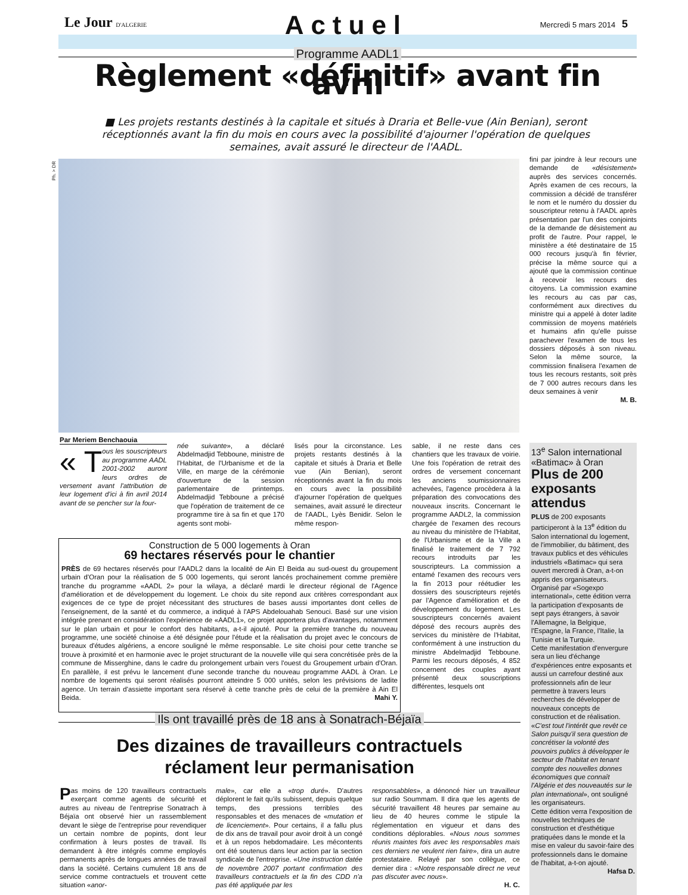Le Jour D'ALGERIE
Actuel
Mercredi 5 mars 2014 5
Programme AADL1
Règlement «définitif» avant fin avril
■ Les projets restants destinés à la capitale et situés à Draria et Belle-vue (Ain Benian), seront réceptionnés avant la fin du mois en cours avec la possibilité d'ajourner l'opération de quelques semaines, avait assuré le directeur de l'AADL.
Ph. > DR
fini par joindre à leur recours une demande de «désistement» auprès des services concernés. Après examen de ces recours, la commission a décidé de transférer le nom et le numéro du dossier du souscripteur retenu à l'AADL après présentation par l'un des conjoints de la demande de désistement au profit de l'autre. Pour rappel, le ministère a été destinataire de 15 000 recours jusqu'à fin février, précise la même source qui a ajouté que la commission continue à recevoir les recours des citoyens. La commission examine les recours au cas par cas, conformément aux directives du ministre qui a appelé à doter ladite commission de moyens matériels et humains afin qu'elle puisse parachever l'examen de tous les dossiers déposés à son niveau. Selon la même source, la commission finalisera l'examen de tous les recours restants, soit près de 7 000 autres recours dans les deux semaines à venir
M. B.
Par Meriem Benchaouia
« T ous les souscripteurs au programme AADL 2001-2002 auront leurs ordres de versement avant l'attribution de leur logement d'ici à fin avril 2014 avant de se pencher sur la four-
née suivante», a déclaré Abdelmadjid Tebboune, ministre de l'Habitat, de l'Urbanisme et de la Ville, en marge de la cérémonie d'ouverture de la session parlementaire de printemps. Abdelmadjid Tebboune a précisé que l'opération de traitement de ce programme tire à sa fin et que 170 agents sont mobi-
lisés pour la circonstance. Les projets restants destinés à la capitale et situés à Draria et Belle vue (Ain Benian), seront réceptionnés avant la fin du mois en cours avec la possibilité d'ajourner l'opération de quelques semaines, avait assuré le directeur de l'AADL, Lyès Benidir. Selon le même respon-
sable, il ne reste dans ces chantiers que les travaux de voirie. Une fois l'opération de retrait des ordres de versement concernant les anciens soumissionnaires achevées, l'agence procèdera à la préparation des convocations des nouveaux inscrits. Concernant le programme AADL2, la commission chargée de l'examen des recours au niveau du ministère de l'Habitat, de l'Urbanisme et de la Ville a finalisé le traitement de 7 792 recours introduits par les souscripteurs. La commission a entamé l'examen des recours vers la fin 2013 pour réétudier les dossiers des souscripteurs rejetés par l'Agence d'amélioration et de développement du logement. Les souscripteurs concernés avaient déposé des recours auprès des services du ministère de l'Habitat, conformément à une instruction du ministre Abdelmadjid Tebboune. Parmi les recours déposés, 4 852 concernent des couples ayant présenté deux souscriptions différentes, lesquels ont
Construction de 5 000 logements à Oran
69 hectares réservés pour le chantier
PRÈS de 69 hectares réservés pour l'AADL2 dans la localité de Ain El Beida au sud-ouest du groupement urbain d'Oran pour la réalisation de 5 000 logements, qui seront lancés prochainement comme première tranche du programme «AADL 2» pour la wilaya, a déclaré mardi le directeur régional de l'Agence d'amélioration et de développement du logement. Le choix du site repond aux critères correspondant aux exigences de ce type de projet nécessitant des structures de bases aussi importantes dont celles de l'enseignement, de la santé et du commerce, a indiqué à l'APS Abdelouahab Senouci. Basé sur une vision intégrée prenant en considération l'expérience de «AADL1», ce projet apportera plus d'avantages, notamment sur le plan urbain et pour le confort des habitants, a-t-il ajouté. Pour la première tranche du nouveau programme, une société chinoise a été désignée pour l'étude et la réalisation du projet avec le concours de bureaux d'études algériens, a encore souligné le même responsable. Le site choisi pour cette tranche se trouve à proximité et en harmonie avec le projet structurant de la nouvelle ville qui sera concrétisée près de la commune de Misserghine, dans le cadre du prolongement urbain vers l'ouest du Groupement urbain d'Oran. En parallèle, il est prévu le lancement d'une seconde tranche du nouveau programme AADL à Oran. Le nombre de logements qui seront réalisés pourront atteindre 5 000 unités, selon les prévisions de ladite agence. Un terrain d'assiette important sera réservé à cette tranche près de celui de la première à Ain El Beida. Mahi Y.
13<sup>e</sup> Salon international «Batimac» à Oran
Plus de 200 exposants attendus
PLUS de 200 exposants participeront à la 13<sup>e</sup> édition du Salon international du logement, de l'immobilier, du bâtiment, des travaux publics et des véhicules industriels «Batimac» qui sera ouvert mercredi à Oran, a-t-on appris des organisateurs.
Organisé par «Sogexpo international», cette édition verra la participation d'exposants de sept pays étrangers, à savoir l'Allemagne, la Belgique, l'Espagne, la France, l'Italie, la Tunisie et la Turquie.
Cette manifestation d'envergure sera un lieu d'échange d'expériences entre exposants et aussi un carrefour destiné aux professionnels afin de leur permettre à travers leurs recherches de développer de nouveaux concepts de construction et de réalisation.
«C'est tout l'intérêt que revêt ce Salon puisqu'il sera question de concrétiser la volonté des pouvoirs publics à développer le secteur de l'habitat en tenant compte des nouvelles donnes économiques que connaît l'Algérie et des nouveautés sur le plan international», ont souligné les organisateurs.
Cette édition verra l'exposition de nouvelles techniques de construction et d'esthétique pratiquées dans le monde et la mise en valeur du savoir-faire des professionnels dans le domaine de l'habitat, a-t-on ajouté.
Hafsa D.
Ils ont travaillé près de 18 ans à Sonatrach-Béjaïa
Des dizaines de travailleurs contractuels
réclament leur permanisation
Pas moins de 120 travailleurs contractuels exerçant comme agents de sécurité et autres au niveau de l'entreprise Sonatrach à Béjaïa ont observé hier un rassemblement devant le siège de l'entreprise pour revendiquer un certain nombre de popints, dont leur confirmation à leurs postes de travail. Ils demandent à être intégrés comme employés permanents après de longues années de travail dans la société. Certains cumulent 18 ans de service comme contractuels et trouvent cette situation «anor-
male», car elle a «trop duré». D'autres déplorent le fait qu'ils subissent, depuis quelque temps, des pressions terribles des responsables et des menaces de «mutation et de licenciement». Pour certains, il a fallu plus de dix ans de travail pour avoir droit à un congé et à un repos hebdomadaire. Les mécontents ont été soutenus dans leur action par la section syndicale de l'entreprise. «Une instruction datée de novembre 2007 portant confirmation des travailleurs contractuels et la fin des CDD n'a pas été appliquée par les
responsabbles», a dénoncé hier un travailleur sur radio Soummam. Il dira que les agents de sécurité travaillent 48 heures par semaine au lieu de 40 heures comme le stipule la réglementation en vigueur et dans des conditions déplorables. «Nous nous sommes réunis maintes fois avec les responsables mais ces derniers ne veulent rien faire», dira un autre protestataire. Relayé par son collègue, ce dernier dira : «Notre responsable direct ne veut pas discuter avec nous».
H. C.